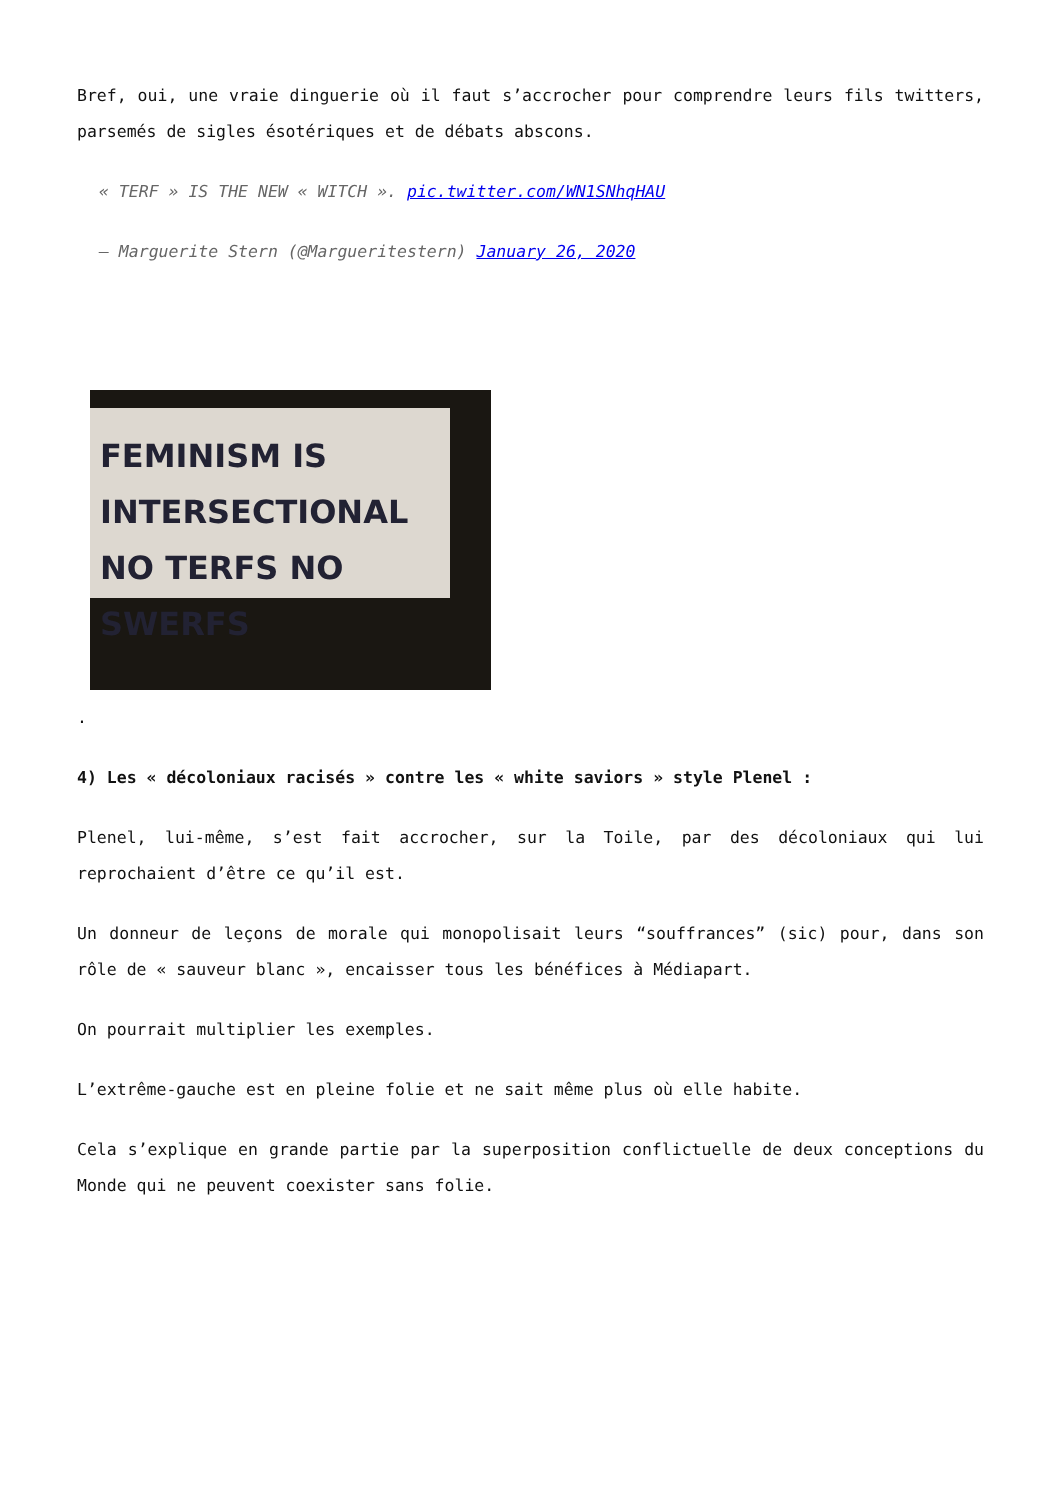Bref, oui, une vraie dinguerie où il faut s’accrocher pour comprendre leurs fils twitters, parsemés de sigles ésotériques et de débats abscons.
« TERF » IS THE NEW « WITCH ». pic.twitter.com/WN1SNhqHAU
— Marguerite Stern (@Margueritestern) January 26, 2020
FEMINISM IS
INTERSECTIONAL
NO TERFS NO SWERFS
.
4) Les « décoloniaux racisés » contre les « white saviors » style Plenel :
Plenel, lui-même, s’est fait accrocher, sur la Toile, par des décoloniaux qui lui reprochaient d’être ce qu’il est.
Un donneur de leçons de morale qui monopolisait leurs “souffrances” (sic) pour, dans son rôle de « sauveur blanc », encaisser tous les bénéfices à Médiapart.
On pourrait multiplier les exemples.
L’extrême-gauche est en pleine folie et ne sait même plus où elle habite.
Cela s’explique en grande partie par la superposition conflictuelle de deux conceptions du Monde qui ne peuvent coexister sans folie.